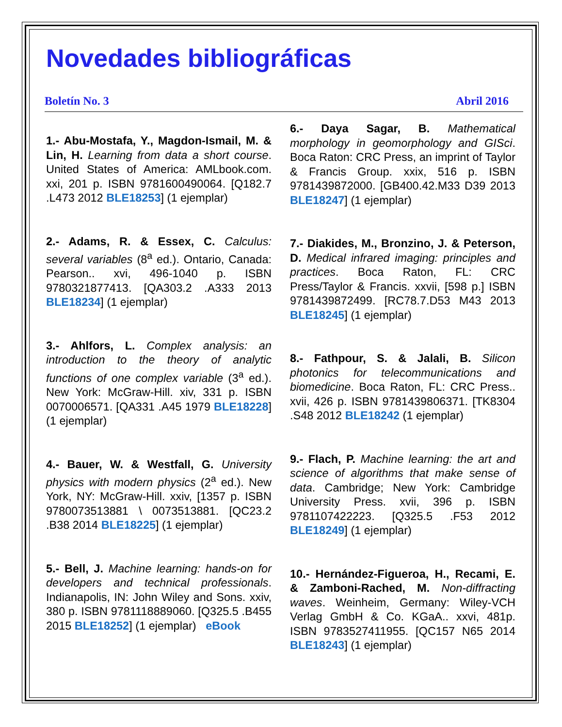Novedades bibliográficas
Boletín No. 3 Abril 2016
1.- Abu-Mostafa, Y., Magdon-Ismail, M. & Lin, H. Learning from data a short course. United States of America: AMLbook.com. xxi, 201 p. ISBN 9781600490064. [Q182.7 .L473 2012 BLE18253] (1 ejemplar)
2.- Adams, R. & Essex, C. Calculus: several variables (8<sup>a</sup> ed.). Ontario, Canada: Pearson.. xvi, 496-1040 p. ISBN 9780321877413. [QA303.2 .A333 2013 BLE18234] (1 ejemplar)
3.- Ahlfors, L. Complex analysis: an introduction to the theory of analytic functions of one complex variable (3<sup>a</sup> ed.). New York: McGraw-Hill. xiv, 331 p. ISBN 0070006571. [QA331 .A45 1979 BLE18228] (1 ejemplar)
4.- Bauer, W. & Westfall, G. University physics with modern physics (2<sup>a</sup> ed.). New York, NY: McGraw-Hill. xxiv, [1357 p. ISBN 9780073513881 \ 0073513881. [QC23.2 .B38 2014 BLE18225] (1 ejemplar)
5.- Bell, J. Machine learning: hands-on for developers and technical professionals. Indianapolis, IN: John Wiley and Sons. xxiv, 380 p. ISBN 9781118889060. [Q325.5 .B455 2015 BLE18252] (1 ejemplar) eBook
6.- Daya Sagar, B. Mathematical morphology in geomorphology and GISci. Boca Raton: CRC Press, an imprint of Taylor & Francis Group. xxix, 516 p. ISBN 9781439872000. [GB400.42.M33 D39 2013 BLE18247] (1 ejemplar)
7.- Diakides, M., Bronzino, J. & Peterson, D. Medical infrared imaging: principles and practices. Boca Raton, FL: CRC Press/Taylor & Francis. xxvii, [598 p.] ISBN 9781439872499. [RC78.7.D53 M43 2013 BLE18245] (1 ejemplar)
8.- Fathpour, S. & Jalali, B. Silicon photonics for telecommunications and biomedicine. Boca Raton, FL: CRC Press.. xvii, 426 p. ISBN 9781439806371. [TK8304 .S48 2012 BLE18242 (1 ejemplar)
9.- Flach, P. Machine learning: the art and science of algorithms that make sense of data. Cambridge; New York: Cambridge University Press. xvii, 396 p. ISBN 9781107422223. [Q325.5 .F53 2012 BLE18249] (1 ejemplar)
10.- Hernández-Figueroa, H., Recami, E. & Zamboni-Rached, M. Non-diffracting waves. Weinheim, Germany: Wiley-VCH Verlag GmbH & Co. KGaA.. xxvi, 481p. ISBN 9783527411955. [QC157 N65 2014 BLE18243] (1 ejemplar)